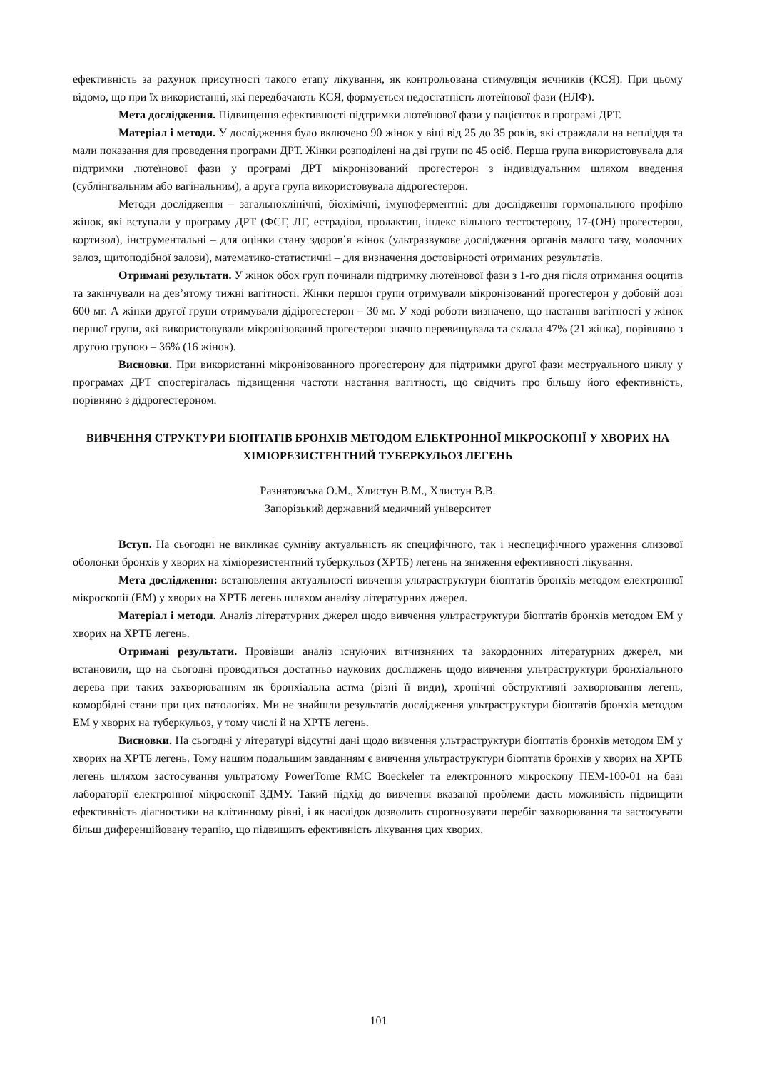ефективність за рахунок присутності такого етапу лікування, як контрольована стимуляція яєчників (КСЯ). При цьому відомо, що при їх використанні, які передбачають КСЯ, формується недостатність лютеїнової фази (НЛФ).
Мета дослідження. Підвищення ефективності підтримки лютеїнової фази у пацієнток в програмі ДРТ.
Матеріал і методи. У дослідження було включено 90 жінок у віці від 25 до 35 років, які страждали на непліддя та мали показання для проведення програми ДРТ. Жінки розподілені на дві групи по 45 осіб. Перша група використовувала для підтримки лютеїнової фази у програмі ДРТ мікронізований прогестерон з індивідуальним шляхом введення (сублінгвальним або вагінальним), а друга група використовувала дідрогестерон.
Методи дослідження – загальноклінічні, біохімічні, імуноферментні: для дослідження гормонального профілю жінок, які вступали у програму ДРТ (ФСГ, ЛГ, естрадіол, пролактин, індекс вільного тестостерону, 17-(ОН) прогестерон, кортизол), інструментальні – для оцінки стану здоров’я жінок (ультразвукове дослідження органів малого тазу, молочних залоз, щитоподібної залози), математико-статистичні – для визначення достовірності отриманих результатів.
Отримані результати. У жінок обох груп починали підтримку лютеїнової фази з 1-го дня після отримання ооцитів та закінчували на дев’ятому тижні вагітності. Жінки першої групи отримували мікронізований прогестерон у добовій дозі 600 мг. А жінки другої групи отримували дідірогестерон – 30 мг. У ході роботи визначено, що настання вагітності у жінок першої групи, які використовували мікронізований прогестерон значно перевищувала та склала 47% (21 жінка), порівняно з другою групою – 36% (16 жінок).
Висновки. При використанні мікронізованного прогестерону для підтримки другої фази меструального циклу у програмах ДРТ спостерігалась підвищення частоти настання вагітності, що свідчить про більшу його ефективність, порівняно з дідрогестероном.
ВИВЧЕННЯ СТРУКТУРИ БІОПТАТІВ БРОНХІВ МЕТОДОМ ЕЛЕКТРОННОЇ МІКРОСКОПІЇ У ХВОРИХ НА ХІМІОРЕЗИСТЕНТНИЙ ТУБЕРКУЛЬОЗ ЛЕГЕНЬ
Разнатовська О.М., Хлистун В.М., Хлистун В.В.
Запорізький державний медичний університет
Вступ. На сьогодні не викликає сумніву актуальність як специфічного, так і неспецифічного ураження слизової оболонки бронхів у хворих на хіміорезистентний туберкульоз (ХРТБ) легень на зниження ефективності лікування.
Мета дослідження: встановлення актуальності вивчення ультраструктури біоптатів бронхів методом електронної мікроскопії (ЕМ) у хворих на ХРТБ легень шляхом аналізу літературних джерел.
Матеріал і методи. Аналіз літературних джерел щодо вивчення ультраструктури біоптатів бронхів методом ЕМ у хворих на ХРТБ легень.
Отримані результати. Провівши аналіз існуючих вітчизняних та закордонних літературних джерел, ми встановили, що на сьогодні проводиться достатньо наукових досліджень щодо вивчення ультраструктури бронхіального дерева при таких захворюванням як бронхіальна астма (різні її види), хронічні обструктивні захворювання легень, коморбідні стани при цих патологіях. Ми не знайшли результатів дослідження ультраструктури біоптатів бронхів методом ЕМ у хворих на туберкульоз, у тому числі й на ХРТБ легень.
Висновки. На сьогодні у літературі відсутні дані щодо вивчення ультраструктури біоптатів бронхів методом ЕМ у хворих на ХРТБ легень. Тому нашим подальшим завданням є вивчення ультраструктури біоптатів бронхів у хворих на ХРТБ легень шляхом застосування ультратому PowerTome RMC Boeckeler та електронного мікроскопу ПЕМ-100-01 на базі лабораторії електронної мікроскопії ЗДМУ. Такий підхід до вивчення вказаної проблеми дасть можливість підвищити ефективність діагностики на клітинному рівні, і як наслідок дозволить спрогнозувати перебіг захворювання та застосувати більш диференційовану терапію, що підвищить ефективність лікування цих хворих.
101